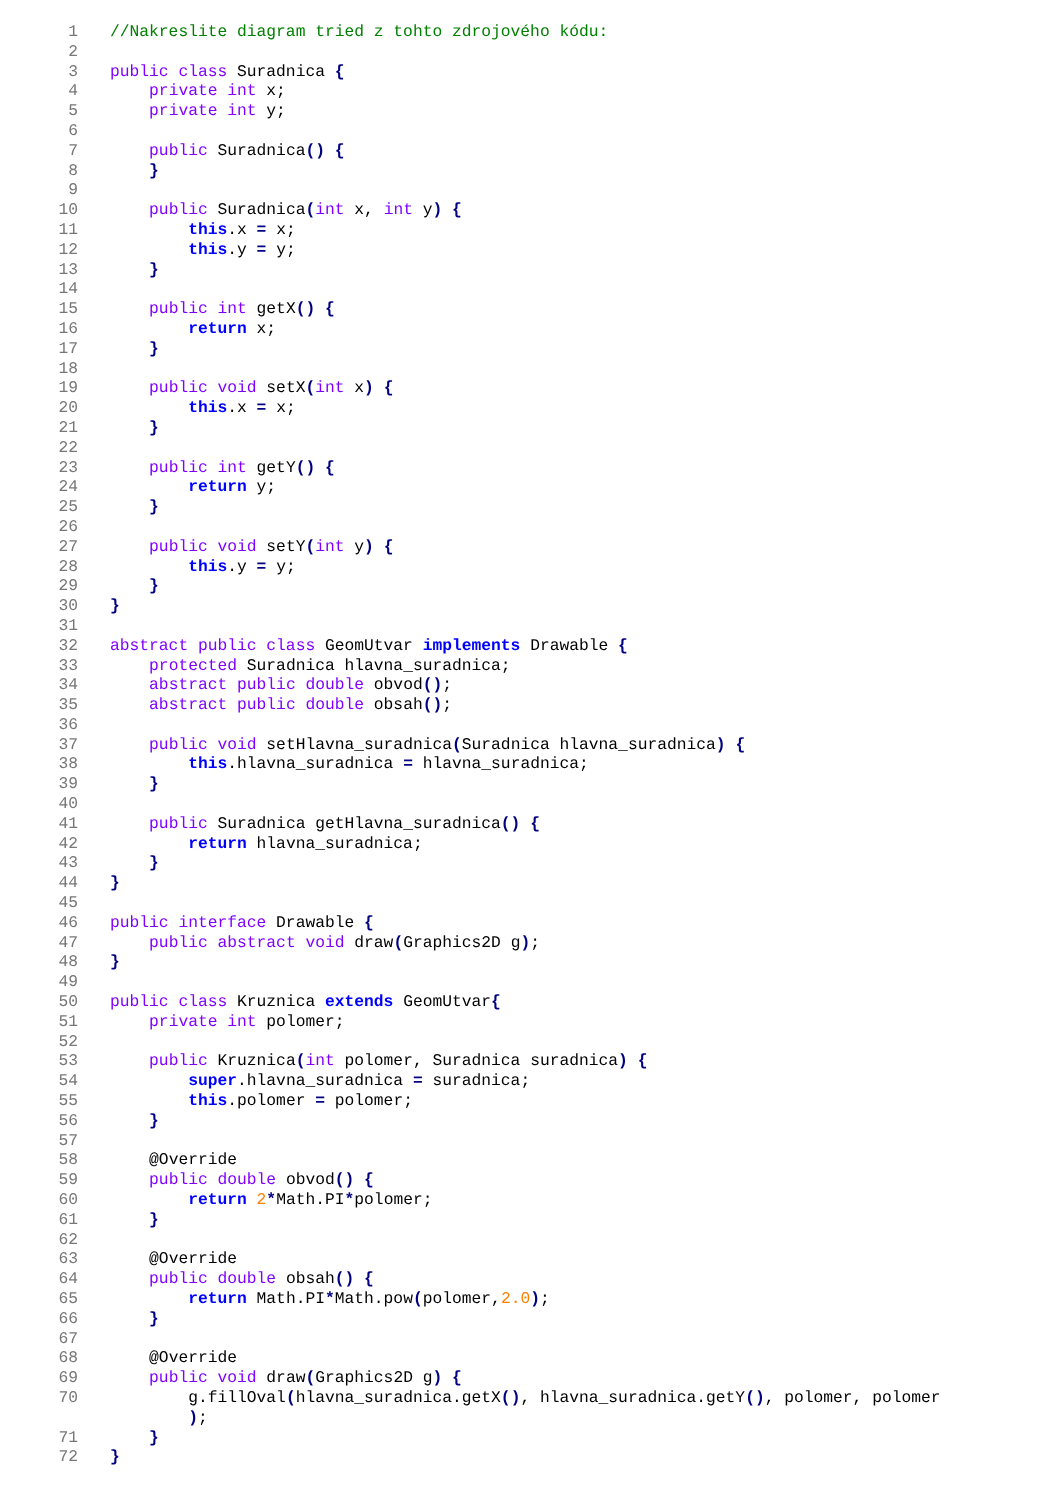1 //Nakreslite diagram tried z tohto zdrojového kódu:
2
3 public class Suradnica {
4 private int x;
5 private int y;
6
7 public Suradnica() {
8 }
9
10 public Suradnica(int x, int y) {
11 this.x = x;
12 this.y = y;
13 }
14
15 public int getX() {
16 return x;
17 }
18
19 public void setX(int x) {
20 this.x = x;
21 }
22
23 public int getY() {
24 return y;
25 }
26
27 public void setY(int y) {
28 this.y = y;
29 }
30 }
31
32 abstract public class GeomUtvar implements Drawable {
33 protected Suradnica hlavna_suradnica;
34 abstract public double obvod();
35 abstract public double obsah();
36
37 public void setHlavna_suradnica(Suradnica hlavna_suradnica) {
38 this.hlavna_suradnica = hlavna_suradnica;
39 }
40
41 public Suradnica getHlavna_suradnica() {
42 return hlavna_suradnica;
43 }
44 }
45
46 public interface Drawable {
47 public abstract void draw(Graphics2D g);
48 }
49
50 public class Kruznica extends GeomUtvar{
51 private int polomer;
52
53 public Kruznica(int polomer, Suradnica suradnica) {
54 super.hlavna_suradnica = suradnica;
55 this.polomer = polomer;
56 }
57
58 @Override
59 public double obvod() {
60 return 2*Math.PI*polomer;
61 }
62
63 @Override
64 public double obsah() {
65 return Math.PI*Math.pow(polomer,2.0);
66 }
67
68 @Override
69 public void draw(Graphics2D g) {
70 g.fillOval(hlavna_suradnica.getX(), hlavna_suradnica.getY(), polomer, polomer );
71 }
72 }